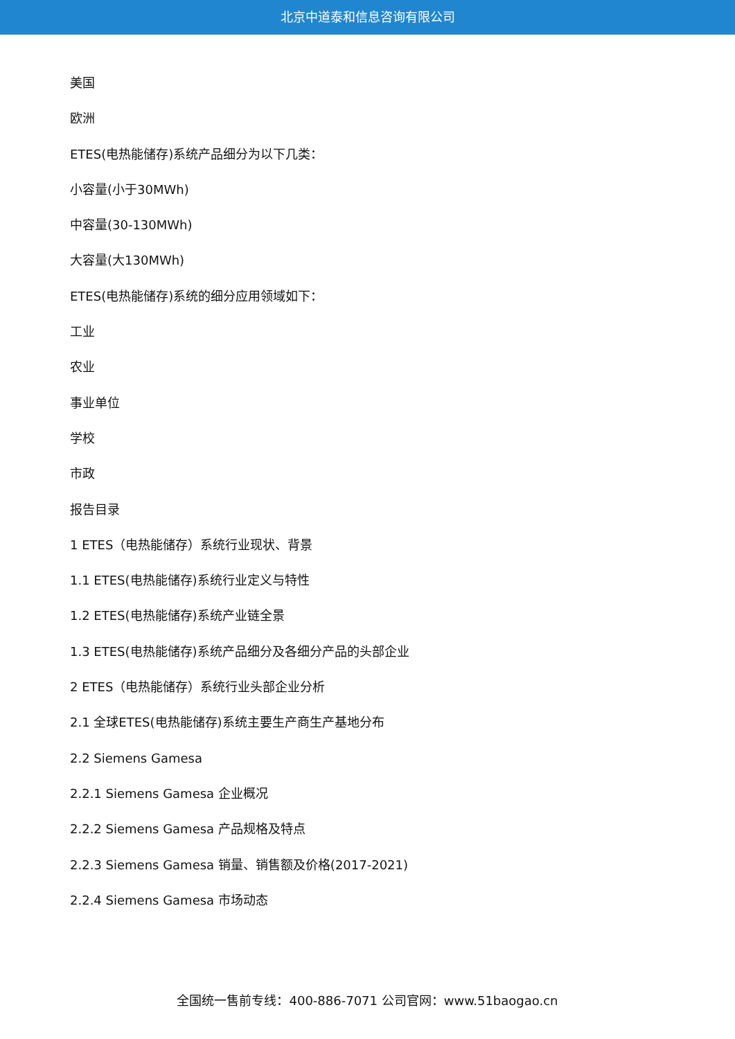北京中道泰和信息咨询有限公司
美国
欧洲
ETES(电热能储存)系统产品细分为以下几类：
小容量(小于30MWh)
中容量(30-130MWh)
大容量(大130MWh)
ETES(电热能储存)系统的细分应用领域如下：
工业
农业
事业单位
学校
市政
报告目录
1 ETES（电热能储存）系统行业现状、背景
1.1 ETES(电热能储存)系统行业定义与特性
1.2 ETES(电热能储存)系统产业链全景
1.3 ETES(电热能储存)系统产品细分及各细分产品的头部企业
2 ETES（电热能储存）系统行业头部企业分析
2.1 全球ETES(电热能储存)系统主要生产商生产基地分布
2.2 Siemens Gamesa
2.2.1 Siemens Gamesa 企业概况
2.2.2 Siemens Gamesa 产品规格及特点
2.2.3 Siemens Gamesa 销量、销售额及价格(2017-2021)
2.2.4 Siemens Gamesa 市场动态
全国统一售前专线：400-886-7071 公司官网：www.51baogao.cn